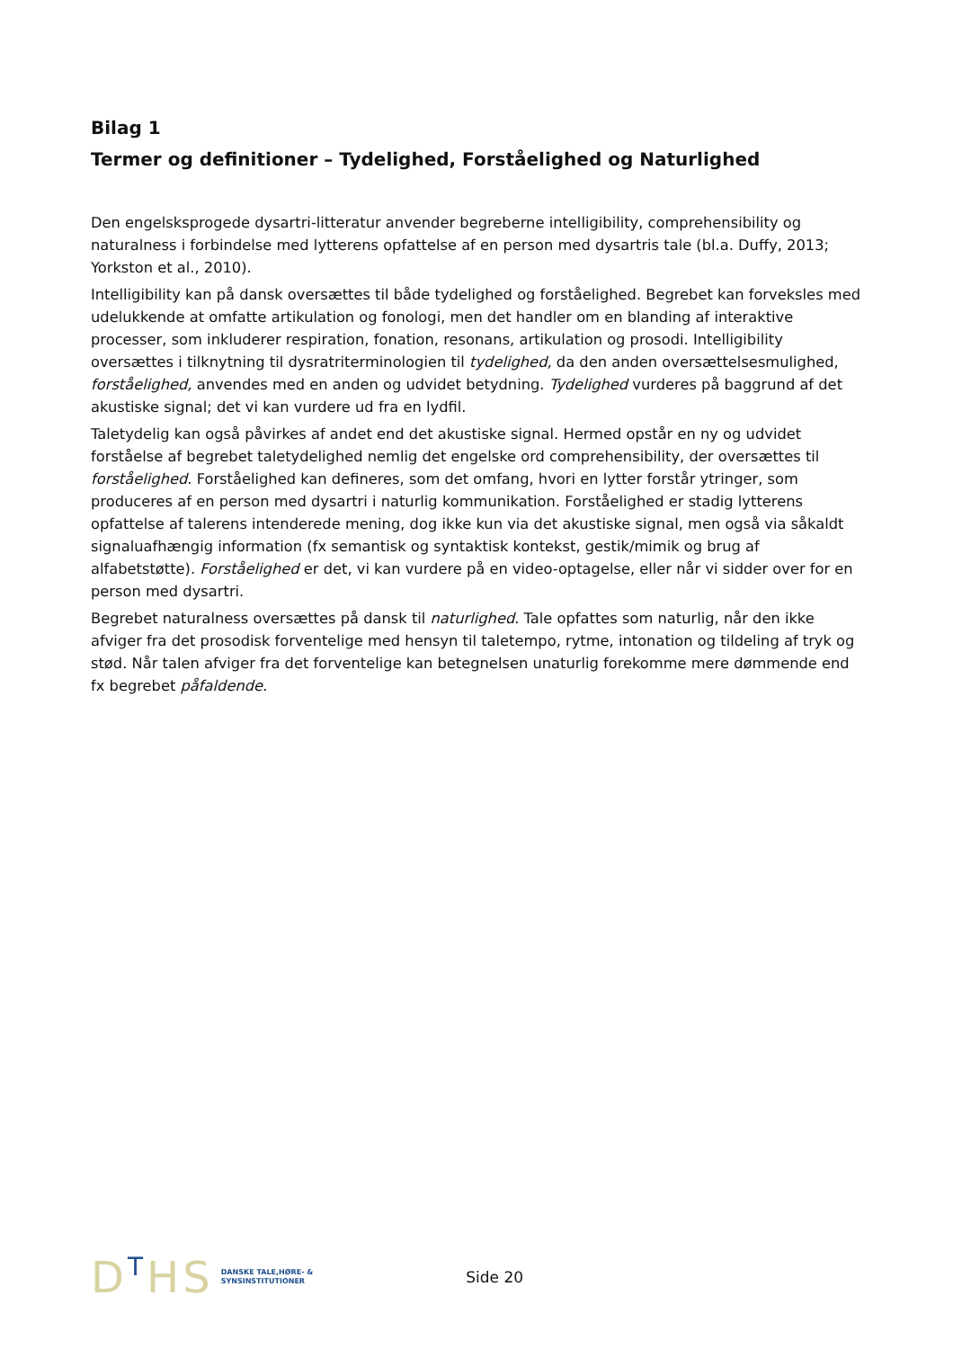Bilag 1
Termer og definitioner – Tydelighed, Forståelighed og Naturlighed
Den engelsksprogede dysartri-litteratur anvender begreberne intelligibility, comprehensibility og naturalness i forbindelse med lytterens opfattelse af en person med dysartris tale (bl.a. Duffy, 2013; Yorkston et al., 2010).
Intelligibility kan på dansk oversættes til både tydelighed og forståelighed. Begrebet kan forveksles med udelukkende at omfatte artikulation og fonologi, men det handler om en blanding af interaktive processer, som inkluderer respiration, fonation, resonans, artikulation og prosodi. Intelligibility oversættes i tilknytning til dysratriterminologien til tydelighed, da den anden oversættelsesmulighed, forståelighed, anvendes med en anden og udvidet betydning. Tydelighed vurderes på baggrund af det akustiske signal; det vi kan vurdere ud fra en lydfil.
Taletydelig kan også påvirkes af andet end det akustiske signal. Hermed opstår en ny og udvidet forståelse af begrebet taletydelighed nemlig det engelske ord comprehensibility, der oversættes til forståelighed. Forståelighed kan defineres, som det omfang, hvori en lytter forstår ytringer, som produceres af en person med dysartri i naturlig kommunikation. Forståelighed er stadig lytterens opfattelse af talerens intenderede mening, dog ikke kun via det akustiske signal, men også via såkaldt signaluafhængig information (fx semantisk og syntaktisk kontekst, gestik/mimik og brug af alfabetstøtte). Forståelighed er det, vi kan vurdere på en video-optagelse, eller når vi sidder over for en person med dysartri.
Begrebet naturalness oversættes på dansk til naturlighed. Tale opfattes som naturlig, når den ikke afviger fra det prosodisk forventelige med hensyn til taletempo, rytme, intonation og tildeling af tryk og stød. Når talen afviger fra det forventelige kan betegnelsen unaturlig forekomme mere dømmende end fx begrebet påfaldende.
DTHS
DANSKE TALE,HØRE- &
SYNSINSTITUTIONER
Side 20